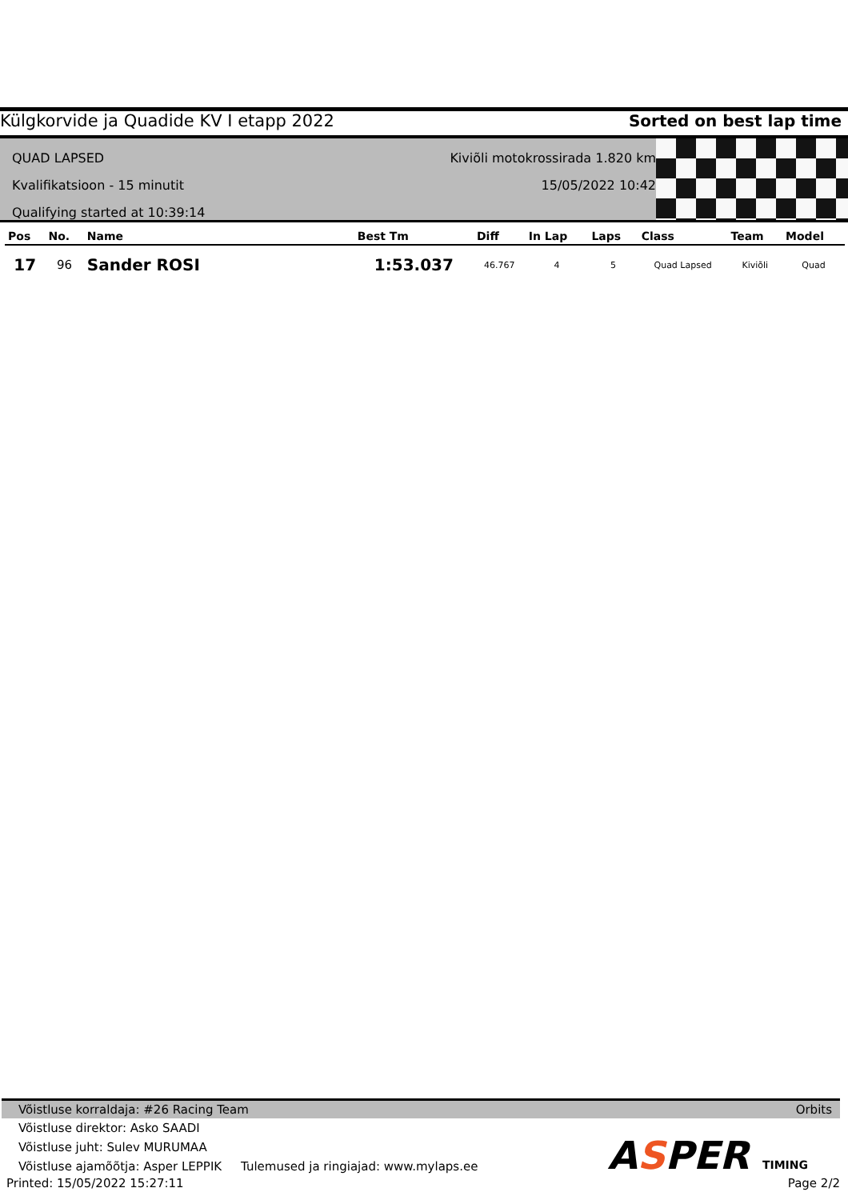Külgkorvide ja Quadide KV I etapp 2022 Sorted on best lap time
QUAD LAPSED
Kvalifikatsioon - 15 minutit
Qualifying started at 10:39:14
Kiviõli motokrossirada 1.820 km
15/05/2022 10:42
| Pos | No. | Name | Best Tm | Diff | In Lap | Laps | Class | Team | Model |
| --- | --- | --- | --- | --- | --- | --- | --- | --- | --- |
| 17 | 96 | Sander ROSI | 1:53.037 | 46.767 | 4 | 5 | Quad Lapsed | Kiviõli | Quad |
Võistluse korraldaja: #26 Racing Team Orbits
Võistluse direktor: Asko SAADI
Võistluse juht: Sulev MURUMAA
Võistluse ajamõõtja: Asper LEPPIK Tulemused ja ringiajad: www.mylaps.ee
Printed: 15/05/2022 15:27:11 Page 2/2
ASPER TIMING